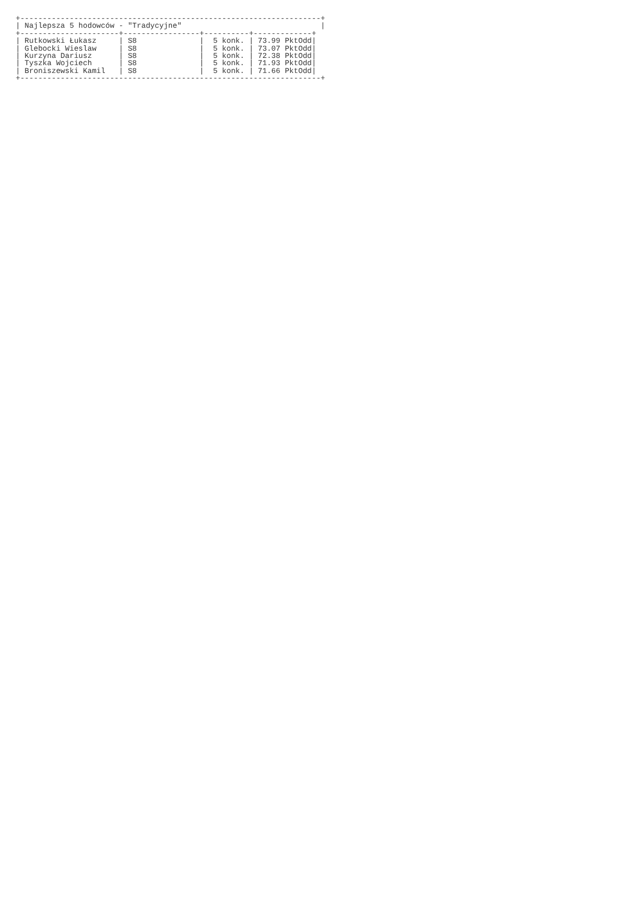+-------------------------------------------------------------------+
| Najlepsza 5 hodowców - "Tradycyjne"                               |
+----------------------+-----------------+----------+-------------+
| Rutkowski Łukasz     | S8              |  5 konk. | 73.99 PktOdd|
| Glebocki Wieslaw     | S8              |  5 konk. | 73.07 PktOdd|
| Kurzyna Dariusz      | S8              |  5 konk. | 72.38 PktOdd|
| Tyszka Wojciech      | S8              |  5 konk. | 71.93 PktOdd|
| Broniszewski Kamil   | S8              |  5 konk. | 71.66 PktOdd|
+-------------------------------------------------------------------+